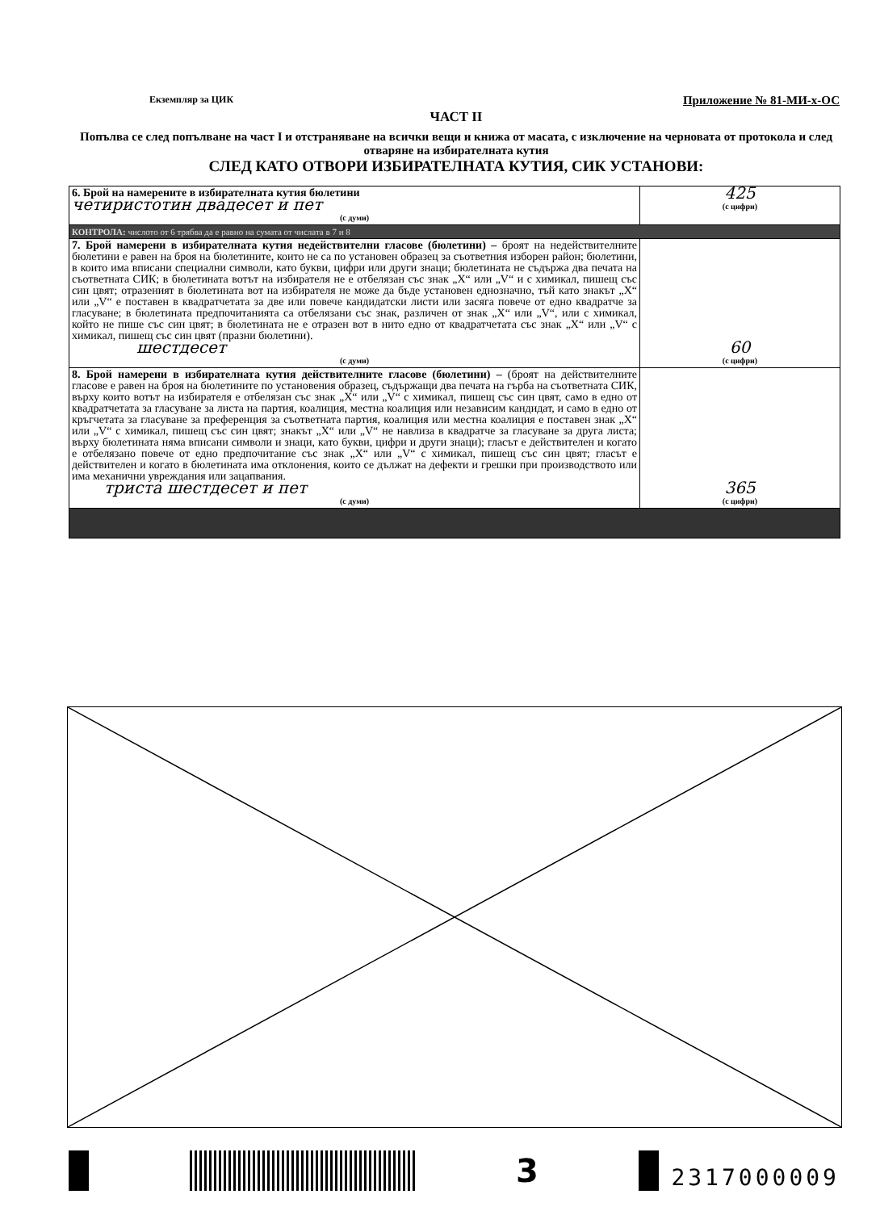Екземпляр за ЦИК Приложение № 81-МИ-х-ОС
ЧАСТ II
Попълва се след попълване на част I и отстраняване на всички вещи и книжа от масата, с изключение на черновата от протокола и след отваряне на избирателната кутия
СЛЕД КАТО ОТВОРИ ИЗБИРАТЕЛНАТА КУТИЯ, СИК УСТАНОВИ:
| 6. Брой на намерените в избирателната кутия бюлетини четиристотин двадесет и пет (с думи) | 425 (с цифри) |
| КОНТРОЛА: числото от 6 трябва да е равно на сумата от числата в 7 и 8 | |
| 7. Брой намерени в избирателната кутия недействителни гласове (бюлетини) – броят на недействителните бюлетини е равен на броя на бюлетините, които не са по установен образец за съответния изборен район; бюлетини, в които има вписани специални символи, като букви, цифри или други знаци; бюлетината не съдържа два печата на съответната СИК; в бюлетината вотът на избирателя не е отбелязан със знак „X“ или „V“ и с химикал, пишещ със син цвят; отразеният в бюлетината вот на избирателя не може да бъде установен еднозначно, тъй като знакът „X“ или „V“ е поставен в квадратчетата за две или повече кандидатски листи или засяга повече от едно квадратче за гласуване; в бюлетината предпочитанията са отбелязани със знак, различен от знак „X“ или „V“, или с химикал, който не пише със син цвят; в бюлетината не е отразен вот в нито едно от квадратчетата със знак „X“ или „V“ с химикал, пишещ със син цвят (празни бюлетини). шестдесет (с думи) | 60 (с цифри) |
| 8. Брой намерени в избирателната кутия действителните гласове (бюлетини) – (броят на действителните гласове е равен на броя на бюлетините по установения образец, съдържащи два печата на гърба на съответната СИК, върху които вотът на избирателя е отбелязан със знак „X“ или „V“ с химикал, пишещ със син цвят, само в едно от квадратчетата за гласуване за листа на партия, коалиция, местна коалиция или независим кандидат, и само в едно от кръгчетата за гласуване за преференция за съответната партия, коалиция или местна коалиция е поставен знак „X“ или „V“ с химикал, пишещ със син цвят; знакът „X“ или „V“ не навлиза в квадратче за гласуване за друга листа; върху бюлетината няма вписани символи и знаци, като букви, цифри и други знаци); гласът е действителен и когато е отбелязано повече от едно предпочитание със знак „X“ или „V“ с химикал, пишещ със син цвят; гласът е действителен и когато в бюлетината има отклонения, които се дължат на дефекти и грешки при производството или има механични увреждания или зацапвания. триста шестдесет и пет (с думи) | 365 (с цифри) |
3
2317000009